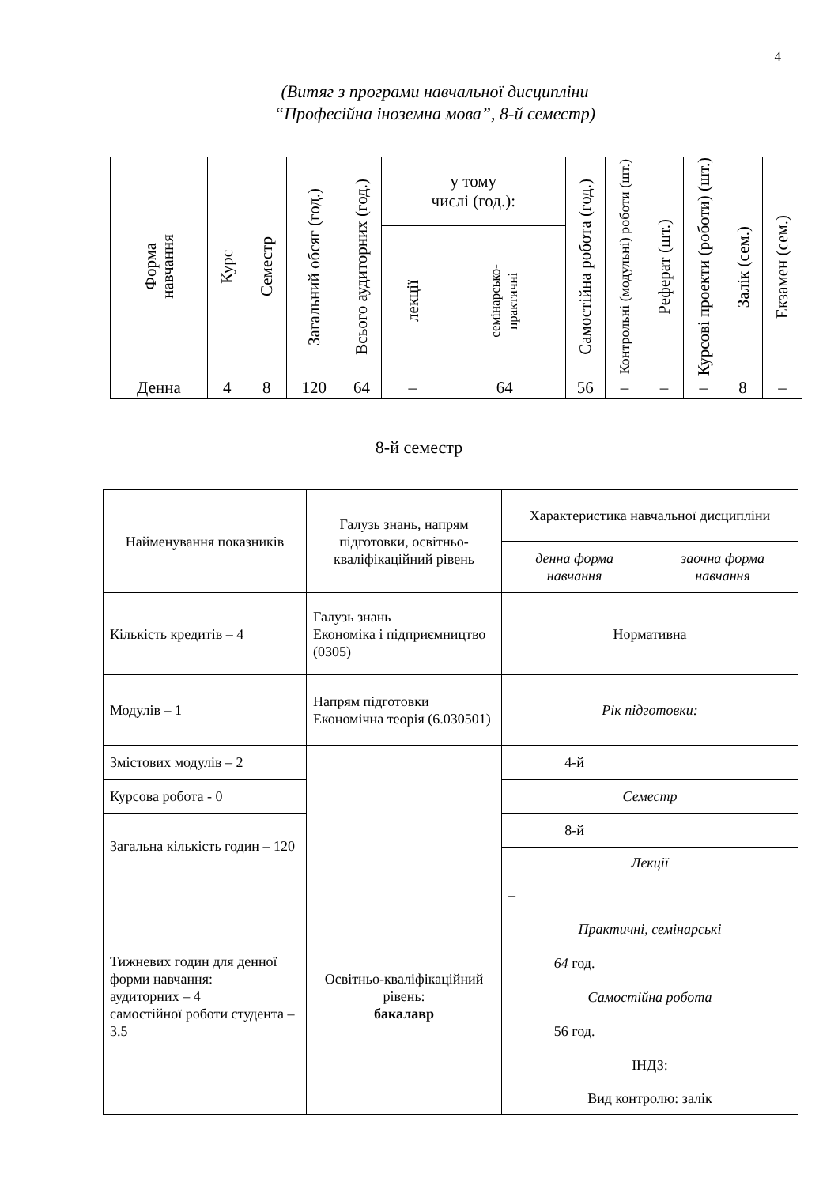4
(Витяг з програми навчальної дисципліни
“Професійна іноземна мова”, 8-й семестр)
| Форма навчання | Курс | Семестр | Загальний обсяг (год.) | Всього аудиторних (год.) | у тому числі (год.): | | Самостійна робота (год.) | Контрольні (модульні) роботи (шт.) | Реферат (шт.) | Курсові проекти (роботи) (шт.) | Залік (сем.) | Екзамен (сем.) |
| --- | --- | --- | --- | --- | --- | --- | --- | --- | --- | --- | --- | --- |
| | | | | | лекції | семінарсько- практичні | | | | | | |
| Денна | 4 | 8 | 120 | 64 | – | 64 | 56 | – | – | – | 8 | – |
8-й семестр
| Найменування показників | Галузь знань, напрям підготовки, освітньо-кваліфікаційний рівень | Характеристика навчальної дисципліни | |
| | | денна форма навчання | заочна форма навчання |
| Кількість кредитів – 4 | Галузь знань Економіка і підприємництво (0305) | Нормативна | |
| Модулів – 1 | Напрям підготовки Економічна теорія (6.030501) | Рік підготовки: | |
| Змістових модулів – 2 | | 4-й | |
| Курсова робота - 0 | | Семестр | |
| Загальна кількість годин – 120 | | 8-й | |
| | | Лекції | |
| Тижневих годин для денної форми навчання: аудиторних – 4 самостійної роботи студента – 3.5 | Освітньо-кваліфікаційний рівень: бакалавр | – | |
| | | Практичні, семінарські | |
| | | 64 год. | |
| | | Самостійна робота | |
| | | 56 год. | |
| | | ІНДЗ: | |
| | | Вид контролю: залік | |